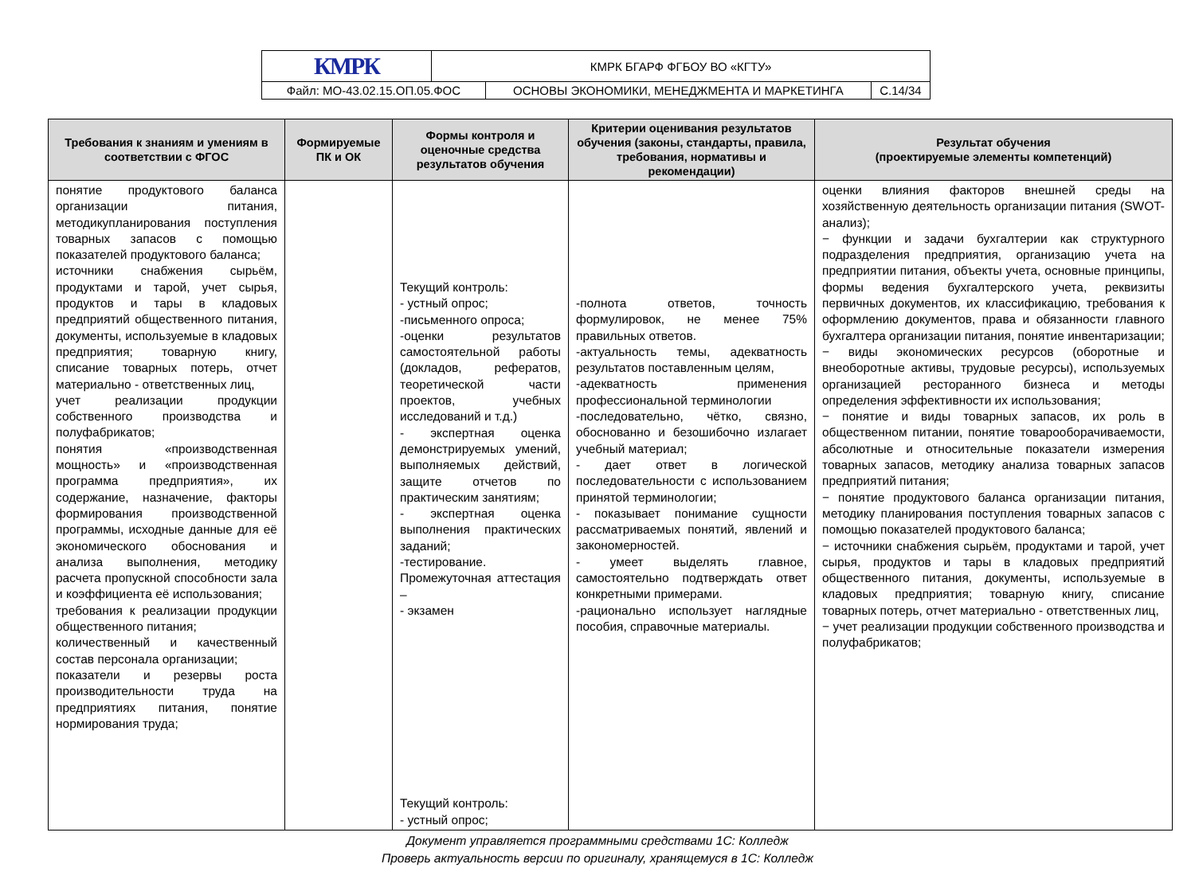| КМРК | КМРК БГАРФ ФГБОУ ВО «КГТУ» | | |
| Файл: МО-43.02.15.ОП.05.ФОС | | ОСНОВЫ ЭКОНОМИКИ, МЕНЕДЖМЕНТА И МАРКЕТИНГА | С.14/34 |
| Требования к знаниям и умениям в соответствии с ФГОС | Формируемые ПК и ОК | Формы контроля и оценочные средства результатов обучения | Критерии оценивания результатов обучения (законы, стандарты, правила, требования, нормативы и рекомендации) | Результат обучения (проектируемые элементы компетенций) |
| --- | --- | --- | --- | --- |
| понятие продуктового баланса организации питания, методикупланирования поступления товарных запасов с помощью показателей продуктового баланса; источники снабжения сырьём, продуктами и тарой, учет сырья, продуктов и тары в кладовых предприятий общественного питания, документы, используемые в кладовых предприятия; товарную книгу, списание товарных потерь, отчет материально - ответственных лиц, учет реализации продукции собственного производства и полуфабрикатов; понятия «производственная мощность» и «производственная программа предприятия», их содержание, назначение, факторы формирования производственной программы, исходные данные для её экономического обоснования и анализа выполнения, методику расчета пропускной способности зала и коэффициента её использования; требования к реализации продукции общественного питания; количественный и качественный состав персонала организации; показатели и резервы роста производительности труда на предприятиях питания, понятие нормирования труда; | | Текущий контроль: - устный опрос; -письменного опроса; -оценки результатов самостоятельной работы (докладов, рефератов, теоретической части проектов, учебных исследований и т.д.) - экспертная оценка демонстрируемых умений, выполняемых действий, защите отчетов по практическим занятиям; - экспертная оценка выполнения практических заданий; -тестирование. Промежуточная аттестация – - экзамен Текущий контроль: - устный опрос; | -полнота ответов, точность формулировок, не менее 75% правильных ответов. -актуальность темы, адекватность результатов поставленным целям, -адекватность применения профессиональной терминологии -последовательно, чётко, связно, обоснованно и безошибочно излагает учебный материал; - дает ответ в логической последовательности с использованием принятой терминологии; - показывает понимание сущности рассматриваемых понятий, явлений и закономерностей. - умеет выделять главное, самостоятельно подтверждать ответ конкретными примерами. -рационально использует наглядные пособия, справочные материалы. | оценки влияния факторов внешней среды на хозяйственную деятельность организации питания (SWOT- анализ); − функции и задачи бухгалтерии как структурного подразделения предприятия, организацию учета на предприятии питания, объекты учета, основные принципы, формы ведения бухгалтерского учета, реквизиты первичных документов, их классификацию, требования к оформлению документов, права и обязанности главного бухгалтера организации питания, понятие инвентаризации; − виды экономических ресурсов (оборотные и внеоборотные активы, трудовые ресурсы), используемых организацией ресторанного бизнеса и методы определения эффективности их использования; − понятие и виды товарных запасов, их роль в общественном питании, понятие товарооборачиваемости, абсолютные и относительные показатели измерения товарных запасов, методику анализа товарных запасов предприятий питания; − понятие продуктового баланса организации питания, методику планирования поступления товарных запасов с помощью показателей продуктового баланса; − источники снабжения сырьём, продуктами и тарой, учет сырья, продуктов и тары в кладовых предприятий общественного питания, документы, используемые в кладовых предприятия; товарную книгу, списание товарных потерь, отчет материально - ответственных лиц, − учет реализации продукции собственного производства и полуфабрикатов; |
Документ управляется программными средствами 1С: Колледж
Проверь актуальность версии по оригиналу, хранящемуся в 1С: Колледж